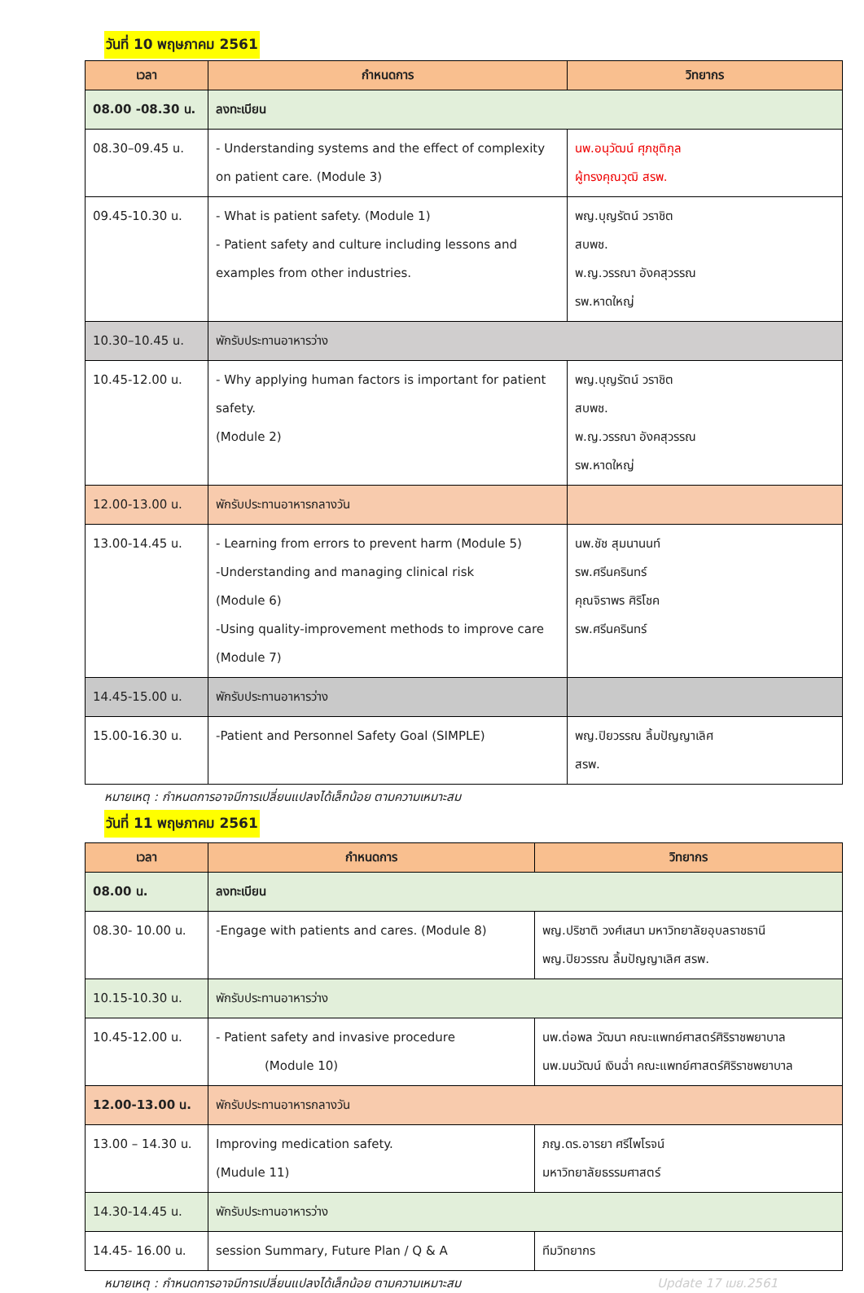วันที่ 10 พฤษภาคม 2561
| เวลา | กำหนดการ | วิทยากร |
| --- | --- | --- |
| 08.00 -08.30 น. | ลงทะเบียน | |
| 08.30–09.45 น. | - Understanding systems and the effect of complexity on patient care. (Module 3) | นพ.อนุวัฒน์ ศุภชุติกุล ผู้ทรงคุณวุฒิ สรพ. |
| 09.45-10.30 น. | - What is patient safety. (Module 1) - Patient safety and culture including lessons and examples from other industries. | พญ.บุญรัตน์ วราชิต สบพช. พ.ญ.วรรณา อังคสุวรรณ รพ.หาดใหญ่ |
| 10.30–10.45 น. | พักรับประทานอาหารว่าง | |
| 10.45-12.00 น. | - Why applying human factors is important for patient safety. (Module 2) | พญ.บุญรัตน์ วราชิต สบพช. พ.ญ.วรรณา อังคสุวรรณ รพ.หาดใหญ่ |
| 12.00-13.00 น. | พักรับประทานอาหารกลางวัน | |
| 13.00-14.45 น. | - Learning from errors to prevent harm (Module 5) -Understanding and managing clinical risk (Module 6) -Using quality-improvement methods to improve care (Module 7) | นพ.ชัช สุมนานนท์ รพ.ศรีนครินทร์ คุณจิราพร ศิริโชค รพ.ศรีนครินทร์ |
| 14.45-15.00 น. | พักรับประทานอาหารว่าง | |
| 15.00-16.30 น. | -Patient and Personnel Safety Goal (SIMPLE) | พญ.ปิยวรรณ ลิ้มปัญญาเลิศ สรพ. |
หมายเหตุ : กำหนดการอาจมีการเปลี่ยนแปลงได้เล็กน้อย ตามความเหมาะสม
วันที่ 11 พฤษภาคม 2561
| เวลา | กำหนดการ | วิทยากร |
| --- | --- | --- |
| 08.00 น. | ลงทะเบียน | |
| 08.30- 10.00 น. | -Engage with patients and cares. (Module 8) | พญ.ปริชาติ วงศ์เสนา มหาวิทยาลัยอุบลราชธานี พญ.ปิยวรรณ ลิ้มปัญญาเลิศ สรพ. |
| 10.15-10.30 น. | พักรับประทานอาหารว่าง | |
| 10.45-12.00 น. | - Patient safety and invasive procedure (Module 10) | นพ.ต่อพล วัฒนา คณะแพทย์ศาสตร์ศิริราชพยาบาล นพ.มนวัฒน์ เงินฉ่ำ คณะแพทย์ศาสตร์ศิริราชพยาบาล |
| 12.00-13.00 น. | พักรับประทานอาหารกลางวัน | |
| 13.00 – 14.30 น. | Improving medication safety. (Mudule 11) | ภญ.ดร.อารยา ศรีไพโรจน์ มหาวิทยาลัยธรรมศาสตร์ |
| 14.30-14.45 น. | พักรับประทานอาหารว่าง | |
| 14.45- 16.00 น. | session Summary, Future Plan / Q & A | ทีมวิทยากร |
หมายเหตุ : กำหนดการอาจมีการเปลี่ยนแปลงได้เล็กน้อย ตามความเหมาะสม Update 17 เมย.2561